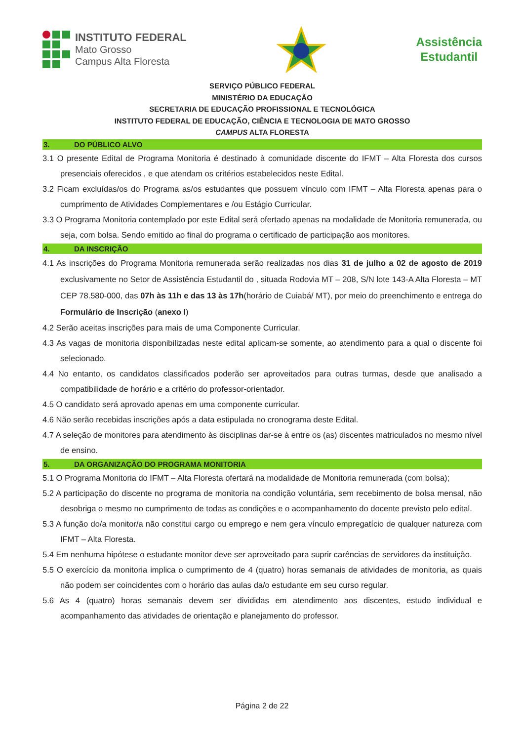INSTITUTO FEDERAL
Mato Grosso
Campus Alta Floresta
Assistência
Estudantil
SERVIÇO PÚBLICO FEDERAL
MINISTÉRIO DA EDUCAÇÃO
SECRETARIA DE EDUCAÇÃO PROFISSIONAL E TECNOLÓGICA
INSTITUTO FEDERAL DE EDUCAÇÃO, CIÊNCIA E TECNOLOGIA DE MATO GROSSO
CAMPUS ALTA FLORESTA
3. DO PÚBLICO ALVO
3.1 O presente Edital de Programa Monitoria é destinado à comunidade discente do IFMT – Alta Floresta dos cursos presenciais oferecidos , e que atendam os critérios estabelecidos neste Edital.
3.2 Ficam excluídas/os do Programa as/os estudantes que possuem vínculo com IFMT – Alta Floresta apenas para o cumprimento de Atividades Complementares e /ou Estágio Curricular.
3.3 O Programa Monitoria contemplado por este Edital será ofertado apenas na modalidade de Monitoria remunerada, ou seja, com bolsa. Sendo emitido ao final do programa o certificado de participação aos monitores.
4. DA INSCRIÇÃO
4.1 As inscrições do Programa Monitoria remunerada serão realizadas nos dias 31 de julho a 02 de agosto de 2019 exclusivamente no Setor de Assistência Estudantil do , situada Rodovia MT – 208, S/N lote 143-A Alta Floresta – MT CEP 78.580-000, das 07h às 11h e das 13 às 17h(horário de Cuiabá/ MT), por meio do preenchimento e entrega do Formulário de Inscrição (anexo I)
4.2 Serão aceitas inscrições para mais de uma Componente Curricular.
4.3 As vagas de monitoria disponibilizadas neste edital aplicam-se somente, ao atendimento para a qual o discente foi selecionado.
4.4 No entanto, os candidatos classificados poderão ser aproveitados para outras turmas, desde que analisado a compatibilidade de horário e a critério do professor-orientador.
4.5 O candidato será aprovado apenas em uma componente curricular.
4.6 Não serão recebidas inscrições após a data estipulada no cronograma deste Edital.
4.7 A seleção de monitores para atendimento às disciplinas dar-se à entre os (as) discentes matriculados no mesmo nível de ensino.
5. DA ORGANIZAÇÃO DO PROGRAMA MONITORIA
5.1 O Programa Monitoria do IFMT – Alta Floresta ofertará na modalidade de Monitoria remunerada (com bolsa);
5.2 A participação do discente no programa de monitoria na condição voluntária, sem recebimento de bolsa mensal, não desobriga o mesmo no cumprimento de todas as condições e o acompanhamento do docente previsto pelo edital.
5.3 A função do/a monitor/a não constitui cargo ou emprego e nem gera vínculo empregatício de qualquer natureza com IFMT – Alta Floresta.
5.4 Em nenhuma hipótese o estudante monitor deve ser aproveitado para suprir carências de servidores da instituição.
5.5 O exercício da monitoria implica o cumprimento de 4 (quatro) horas semanais de atividades de monitoria, as quais não podem ser coincidentes com o horário das aulas da/o estudante em seu curso regular.
5.6 As 4 (quatro) horas semanais devem ser divididas em atendimento aos discentes, estudo individual e acompanhamento das atividades de orientação e planejamento do professor.
Página 2 de 22